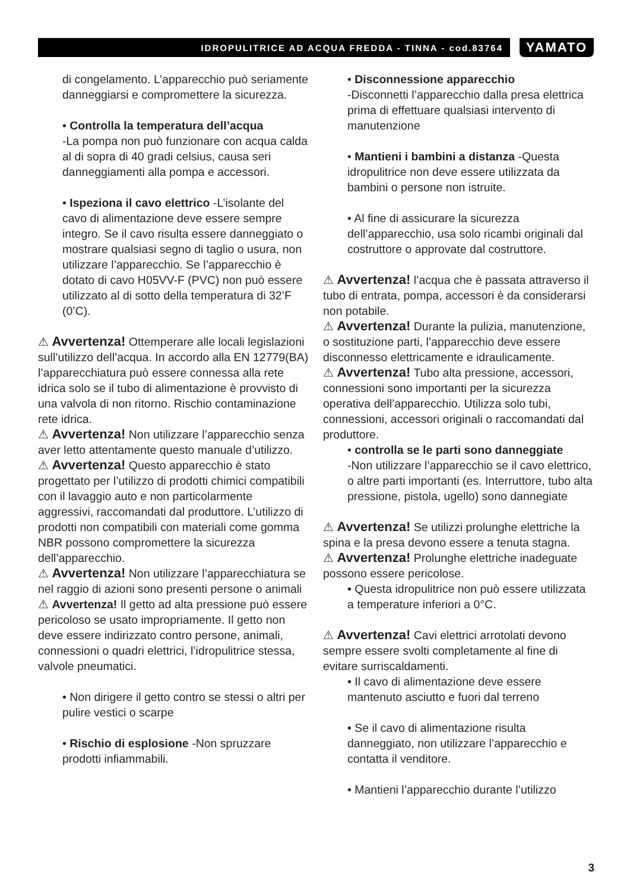IDROPULITRICE AD ACQUA FREDDA - TINNA - cod.83764
YAMATO
di congelamento. L’apparecchio può seriamente danneggiarsi e compromettere la sicurezza.
• Controlla la temperatura dell’acqua
-La pompa non può funzionare con acqua calda al di sopra di 40 gradi celsius, causa seri danneggiamenti alla pompa e accessori.
• Ispeziona il cavo elettrico -L’isolante del cavo di alimentazione deve essere sempre integro. Se il cavo risulta essere danneggiato o mostrare qualsiasi segno di taglio o usura, non utilizzare l’apparecchio. Se l’apparecchio è dotato di cavo H05VV-F (PVC) non può essere utilizzato al di sotto della temperatura di 32’F (0’C).
⚠ Avvertenza! Ottemperare alle locali legislazioni sull’utilizzo dell’acqua. In accordo alla EN 12779(BA) l’apparecchiatura può essere connessa alla rete idrica solo se il tubo di alimentazione è provvisto di una valvola di non ritorno. Rischio contaminazione rete idrica.
⚠ Avvertenza! Non utilizzare l’apparecchio senza aver letto attentamente questo manuale d’utilizzo.
⚠ Avvertenza! Questo apparecchio è stato progettato per l’utilizzo di prodotti chimici compatibili con il lavaggio auto e non particolarmente aggressivi, raccomandati dal produttore. L’utilizzo di prodotti non compatibili con materiali come gomma NBR possono compromettere la sicurezza dell’apparecchio.
⚠ Avvertenza! Non utilizzare l’apparecchiatura se nel raggio di azioni sono presenti persone o animali
⚠ Avvertenza! Il getto ad alta pressione può essere pericoloso se usato impropriamente. Il getto non deve essere indirizzato contro persone, animali, connessioni o quadri elettrici, l’idropulitrice stessa, valvole pneumatici.
• Non dirigere il getto contro se stessi o altri per pulire vestici o scarpe
• Rischio di esplosione -Non spruzzare prodotti infiammabili.
• Disconnessione apparecchio
-Disconnetti l’apparecchio dalla presa elettrica prima di effettuare qualsiasi intervento di manutenzione
• Mantieni i bambini a distanza -Questa idropulitrice non deve essere utilizzata da bambini o persone non istruite.
• Al fine di assicurare la sicurezza dell’apparecchio, usa solo ricambi originali dal costruttore o approvate dal costruttore.
⚠ Avvertenza! l’acqua che è passata attraverso il tubo di entrata, pompa, accessori è da considerarsi non potabile.
⚠ Avvertenza! Durante la pulizia, manutenzione, o sostituzione parti, l’apparecchio deve essere disconnesso elettricamente e idraulicamente.
⚠ Avvertenza! Tubo alta pressione, accessori, connessioni sono importanti per la sicurezza operativa dell’apparecchio. Utilizza solo tubi, connessioni, accessori originali o raccomandati dal produttore.
• controlla se le parti sono danneggiate
-Non utilizzare l’apparecchio se il cavo elettrico, o altre parti importanti (es. Interruttore, tubo alta pressione, pistola, ugello) sono dannegiate
⚠ Avvertenza! Se utilizzi prolunghe elettriche la spina e la presa devono essere a tenuta stagna.
⚠ Avvertenza! Prolunghe elettriche inadeguate possono essere pericolose.
• Questa idropulitrice non può essere utilizzata a temperature inferiori a 0°C.
⚠ Avvertenza! Cavi elettrici arrotolati devono sempre essere svolti completamente al fine di evitare surriscaldamenti.
• Il cavo di alimentazione deve essere mantenuto asciutto e fuori dal terreno
• Se il cavo di alimentazione risulta danneggiato, non utilizzare l’apparecchio e contatta il venditore.
• Mantieni l’apparecchio durante l’utilizzo
3